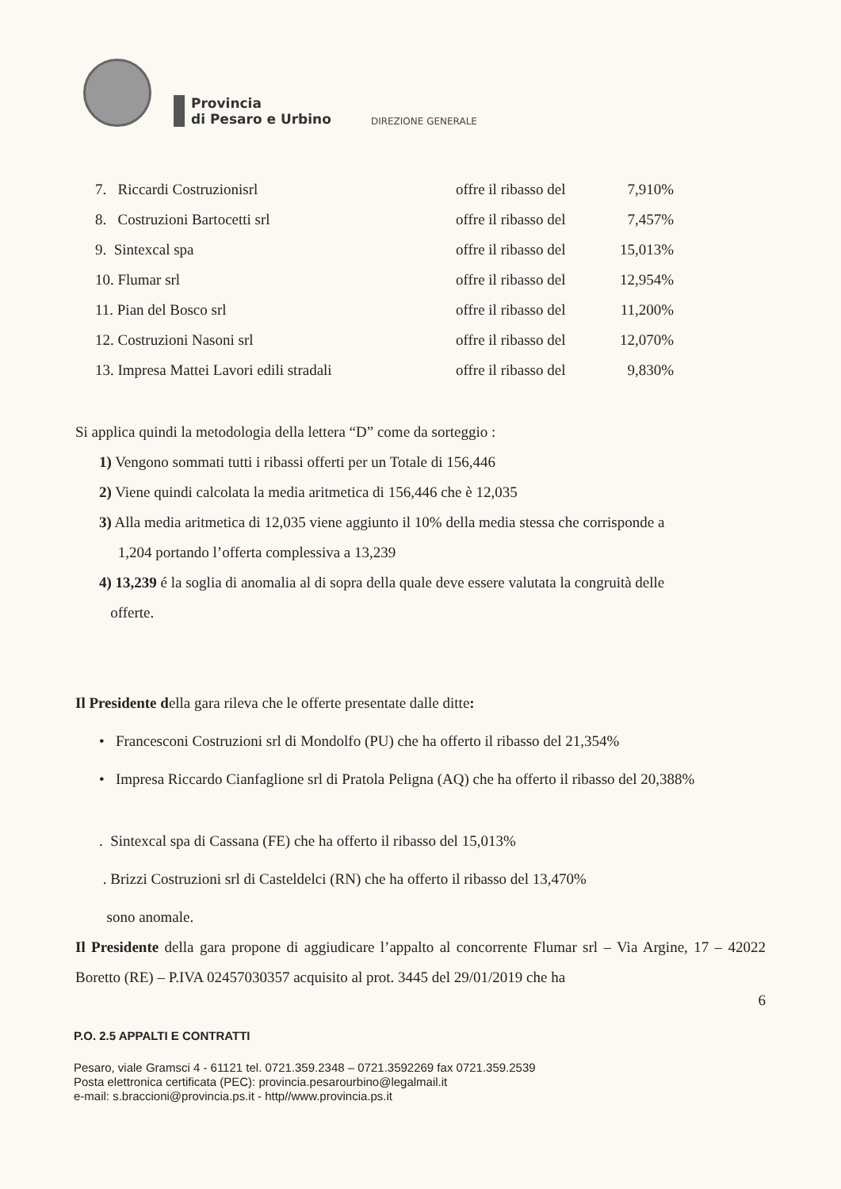Provincia
di Pesaro e Urbino
DIREZIONE GENERALE
| 7. Riccardi Costruzionisrl | offre il ribasso del | 7,910% |
| 8. Costruzioni Bartocetti srl | offre il ribasso del | 7,457% |
| 9. Sintexcal spa | offre il ribasso del | 15,013% |
| 10. Flumar srl | offre il ribasso del | 12,954% |
| 11. Pian del Bosco srl | offre il ribasso del | 11,200% |
| 12. Costruzioni Nasoni srl | offre il ribasso del | 12,070% |
| 13. Impresa Mattei Lavori edili stradali | offre il ribasso del | 9,830% |
Si applica quindi la metodologia della lettera “D” come da sorteggio :
1) Vengono sommati tutti i ribassi offerti per un Totale di 156,446
2) Viene quindi calcolata la media aritmetica di 156,446 che è 12,035
3) Alla media aritmetica di 12,035 viene aggiunto il 10% della media stessa che corrisponde a
1,204 portando l’offerta complessiva a 13,239
4) 13,239 é la soglia di anomalia al di sopra della quale deve essere valutata la congruità delle
offerte.
Il Presidente della gara rileva che le offerte presentate dalle ditte:
• Francesconi Costruzioni srl di Mondolfo (PU) che ha offerto il ribasso del 21,354%
• Impresa Riccardo Cianfaglione srl di Pratola Peligna (AQ) che ha offerto il ribasso del 20,388%
. Sintexcal spa di Cassana (FE) che ha offerto il ribasso del 15,013%
. Brizzi Costruzioni srl di Casteldelci (RN) che ha offerto il ribasso del 13,470%
sono anomale.
Il Presidente della gara propone di aggiudicare l’appalto al concorrente Flumar srl – Via Argine, 17 – 42022 Boretto (RE) – P.IVA 02457030357 acquisito al prot. 3445 del 29/01/2019 che ha
6
P.O. 2.5 APPALTI E CONTRATTI
Pesaro, viale Gramsci 4 - 61121 tel. 0721.359.2348 – 0721.3592269 fax 0721.359.2539
Posta elettronica certificata (PEC): provincia.pesarourbino@legalmail.it
e-mail: s.braccioni@provincia.ps.it - http//www.provincia.ps.it